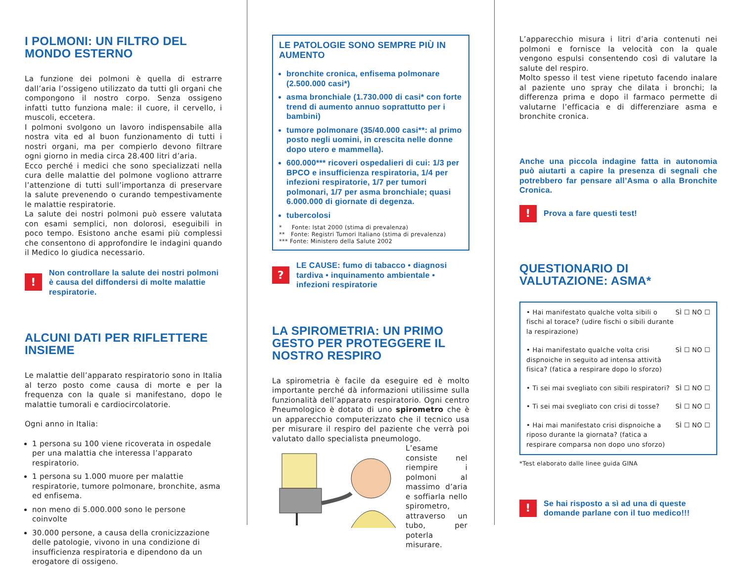I POLMONI: UN FILTRO DEL MONDO ESTERNO
La funzione dei polmoni è quella di estrarre dall’aria l’ossigeno utilizzato da tutti gli organi che compongono il nostro corpo. Senza ossigeno infatti tutto funziona male: il cuore, il cervello, i muscoli, eccetera.
I polmoni svolgono un lavoro indispensabile alla nostra vita ed al buon funzionamento di tutti i nostri organi, ma per compierlo devono filtrare ogni giorno in media circa 28.400 litri d’aria.
Ecco perché i medici che sono specializzati nella cura delle malattie del polmone vogliono attrarre l’attenzione di tutti sull’importanza di preservare la salute prevenendo o curando tempestivamente le malattie respiratorie.
La salute dei nostri polmoni può essere valutata con esami semplici, non dolorosi, eseguibili in poco tempo. Esistono anche esami più complessi che consentono di approfondire le indagini quando il Medico lo giudica necessario.
!
Non controllare la salute dei nostri polmoni è causa del diffondersi di molte malattie respiratorie.
ALCUNI DATI PER RIFLETTERE INSIEME
Le malattie dell’apparato respiratorio sono in Italia al terzo posto come causa di morte e per la frequenza con la quale si manifestano, dopo le malattie tumorali e cardiocircolatorie.
Ogni anno in Italia:
1 persona su 100 viene ricoverata in ospedale per una malattia che interessa l’apparato respiratorio.
1 persona su 1.000 muore per malattie respiratorie, tumore polmonare, bronchite, asma ed enfisema.
non meno di 5.000.000 sono le persone coinvolte
30.000 persone, a causa della cronicizzazione delle patologie, vivono in una condizione di insufficienza respiratoria e dipendono da un erogatore di ossigeno.
LE PATOLOGIE SONO SEMPRE PIÙ IN AUMENTO
bronchite cronica, enfisema polmonare (2.500.000 casi*)
asma bronchiale (1.730.000 di casi* con forte trend di aumento annuo soprattutto per i bambini)
tumore polmonare (35/40.000 casi**: al primo posto negli uomini, in crescita nelle donne dopo utero e mammella).
600.000*** ricoveri ospedalieri di cui: 1/3 per BPCO e insufficienza respiratoria, 1/4 per infezioni respiratorie, 1/7 per tumori polmonari, 1/7 per asma bronchiale; quasi 6.000.000 di giornate di degenza.
tubercolosi
* Fonte: Istat 2000 (stima di prevalenza)
** Fonte: Registri Tumori Italiano (stima di prevalenza)
*** Fonte: Ministero della Salute 2002
?
LE CAUSE: fumo di tabacco • diagnosi tardiva • inquinamento ambientale • infezioni respiratorie
LA SPIROMETRIA: UN PRIMO GESTO PER PROTEGGERE IL NOSTRO RESPIRO
La spirometria è facile da eseguire ed è molto importante perché dà informazioni utilissime sulla funzionalità dell’apparato respiratorio. Ogni centro Pneumologico è dotato di uno spirometro che è un apparecchio computerizzato che il tecnico usa per misurare il respiro del paziente che verrà poi valutato dallo specialista pneumologo.
L’esame consiste nel riempire i polmoni al massimo d’aria e soffiarla nello spirometro, attraverso un tubo, per poterla misurare.
L’apparecchio misura i litri d’aria contenuti nei polmoni e fornisce la velocità con la quale vengono espulsi consentendo così di valutare la salute del respiro.
Molto spesso il test viene ripetuto facendo inalare al paziente uno spray che dilata i bronchi; la differenza prima e dopo il farmaco permette di valutarne l’efficacia e di differenziare asma e bronchite cronica.
Anche una piccola indagine fatta in autonomia può aiutarti a capire la presenza di segnali che potrebbero far pensare all’Asma o alla Bronchite Cronica.
!
Prova a fare questi test!
QUESTIONARIO DI VALUTAZIONE: ASMA*
• Hai manifestato qualche volta sibili o fischi al torace? (udire fischi o sibili durante la respirazione) SÌ ☐ NO ☐
• Hai manifestato qualche volta crisi dispnoiche in seguito ad intensa attività fisica? (fatica a respirare dopo lo sforzo) SÌ ☐ NO ☐
• Ti sei mai svegliato con sibili respiratori? SÌ ☐ NO ☐
• Ti sei mai svegliato con crisi di tosse? SÌ ☐ NO ☐
• Hai mai manifestato crisi dispnoiche a riposo durante la giornata? (fatica a respirare comparsa non dopo uno sforzo) SÌ ☐ NO ☐
*Test elaborato dalle linee guida GINA
!
Se hai risposto a sì ad una di queste domande parlane con il tuo medico!!!